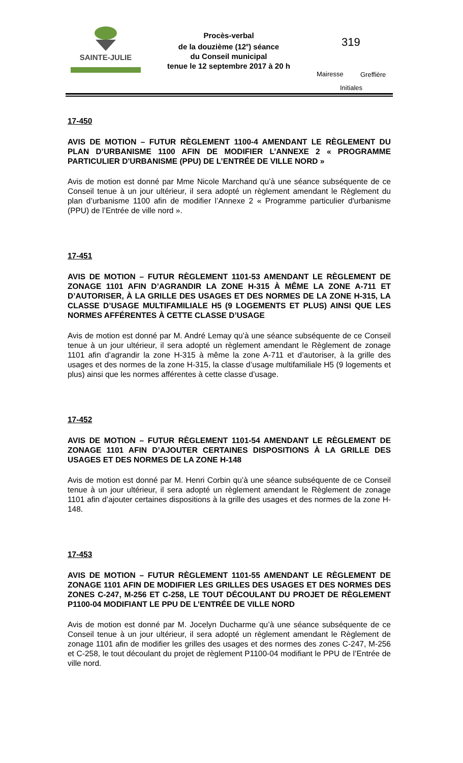SAINTE-JULIE
Procès-verbal
de la douzième (12<sup>e</sup>) séance
du Conseil municipal
tenue le 12 septembre 2017 à 20 h
319
Mairesse Greffière
Initiales
17-450
AVIS DE MOTION – FUTUR RÈGLEMENT 1100-4 AMENDANT LE RÈGLEMENT DU PLAN D’URBANISME 1100 AFIN DE MODIFIER L’ANNEXE 2 « PROGRAMME PARTICULIER D'URBANISME (PPU) DE L’ENTRÉE DE VILLE NORD »
Avis de motion est donné par Mme Nicole Marchand qu’à une séance subséquente de ce Conseil tenue à un jour ultérieur, il sera adopté un règlement amendant le Règlement du plan d’urbanisme 1100 afin de modifier l’Annexe 2 « Programme particulier d'urbanisme (PPU) de l’Entrée de ville nord ».
17-451
AVIS DE MOTION – FUTUR RÈGLEMENT 1101-53 AMENDANT LE RÈGLEMENT DE ZONAGE 1101 AFIN D’AGRANDIR LA ZONE H-315 À MÊME LA ZONE A-711 ET D’AUTORISER, À LA GRILLE DES USAGES ET DES NORMES DE LA ZONE H-315, LA CLASSE D’USAGE MULTIFAMILIALE H5 (9 LOGEMENTS ET PLUS) AINSI QUE LES NORMES AFFÉRENTES À CETTE CLASSE D’USAGE
Avis de motion est donné par M. André Lemay qu’à une séance subséquente de ce Conseil tenue à un jour ultérieur, il sera adopté un règlement amendant le Règlement de zonage 1101 afin d’agrandir la zone H-315 à même la zone A-711 et d’autoriser, à la grille des usages et des normes de la zone H-315, la classe d’usage multifamiliale H5 (9 logements et plus) ainsi que les normes afférentes à cette classe d’usage.
17-452
AVIS DE MOTION – FUTUR RÈGLEMENT 1101-54 AMENDANT LE RÈGLEMENT DE ZONAGE 1101 AFIN D’AJOUTER CERTAINES DISPOSITIONS À LA GRILLE DES USAGES ET DES NORMES DE LA ZONE H-148
Avis de motion est donné par M. Henri Corbin qu’à une séance subséquente de ce Conseil tenue à un jour ultérieur, il sera adopté un règlement amendant le Règlement de zonage 1101 afin d’ajouter certaines dispositions à la grille des usages et des normes de la zone H-148.
17-453
AVIS DE MOTION – FUTUR RÈGLEMENT 1101-55 AMENDANT LE RÈGLEMENT DE ZONAGE 1101 AFIN DE MODIFIER LES GRILLES DES USAGES ET DES NORMES DES ZONES C-247, M-256 ET C-258, LE TOUT DÉCOULANT DU PROJET DE RÈGLEMENT P1100-04 MODIFIANT LE PPU DE L’ENTRÉE DE VILLE NORD
Avis de motion est donné par M. Jocelyn Ducharme qu’à une séance subséquente de ce Conseil tenue à un jour ultérieur, il sera adopté un règlement amendant le Règlement de zonage 1101 afin de modifier les grilles des usages et des normes des zones C-247, M-256 et C-258, le tout découlant du projet de règlement P1100-04 modifiant le PPU de l’Entrée de ville nord.